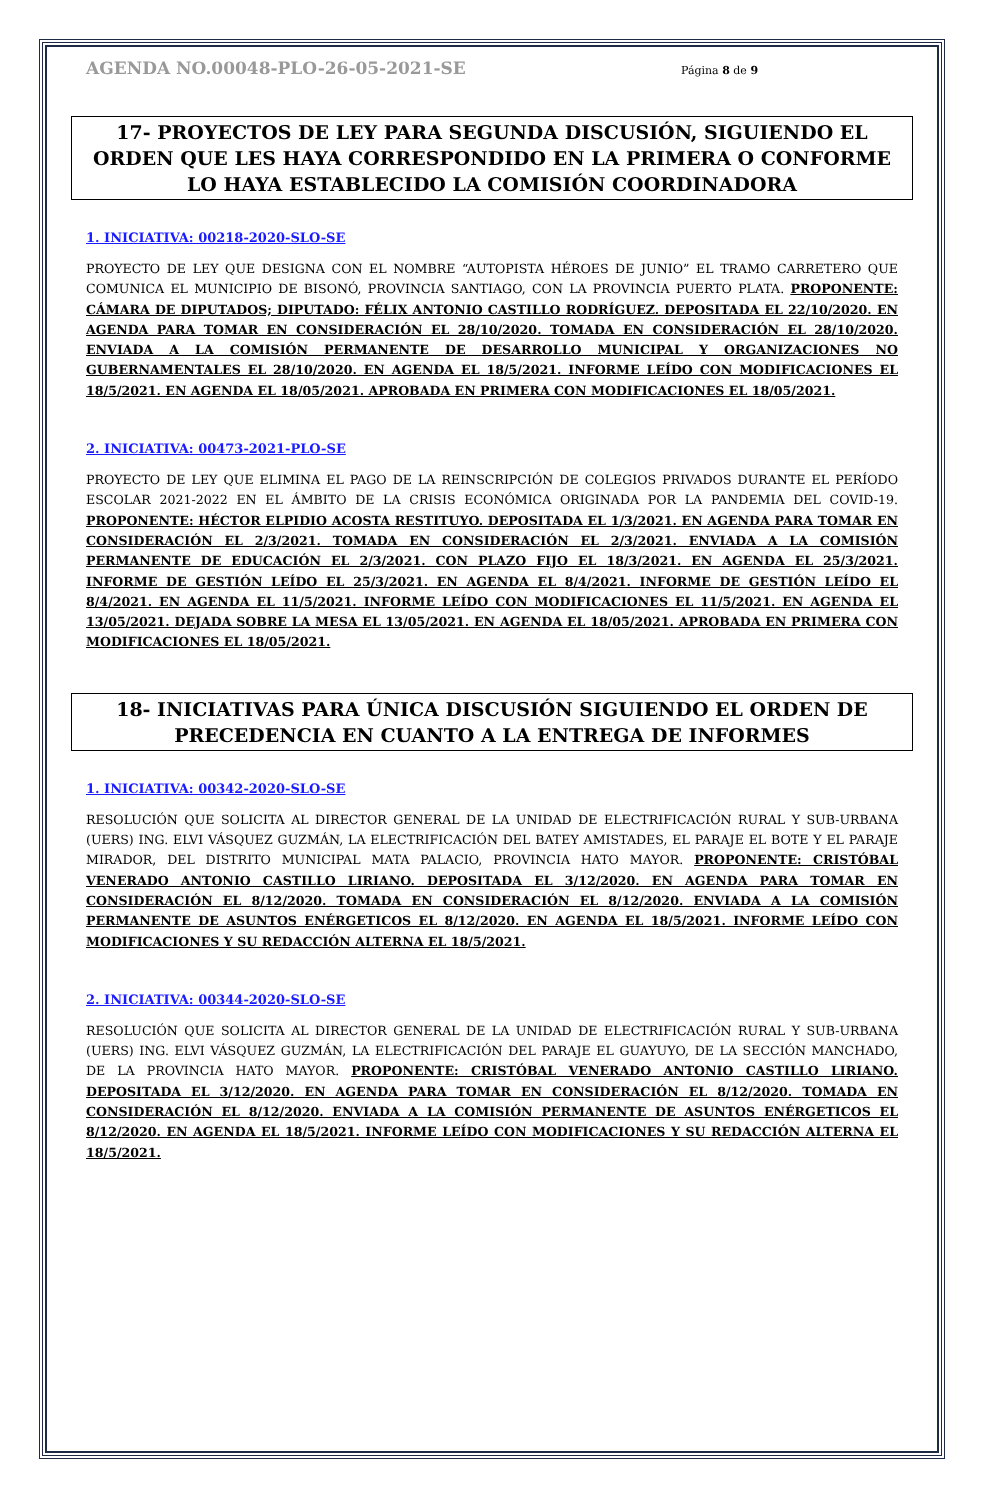AGENDA NO.00048-PLO-26-05-2021-SE Página 8 de 9
17- PROYECTOS DE LEY PARA SEGUNDA DISCUSIÓN, SIGUIENDO EL ORDEN QUE LES HAYA CORRESPONDIDO EN LA PRIMERA O CONFORME LO HAYA ESTABLECIDO LA COMISIÓN COORDINADORA
1. INICIATIVA: 00218-2020-SLO-SE
PROYECTO DE LEY QUE DESIGNA CON EL NOMBRE “AUTOPISTA HÉROES DE JUNIO” EL TRAMO CARRETERO QUE COMUNICA EL MUNICIPIO DE BISONÓ, PROVINCIA SANTIAGO, CON LA PROVINCIA PUERTO PLATA. PROPONENTE: CÁMARA DE DIPUTADOS; DIPUTADO: FÉLIX ANTONIO CASTILLO RODRÍGUEZ. DEPOSITADA EL 22/10/2020. EN AGENDA PARA TOMAR EN CONSIDERACIÓN EL 28/10/2020. TOMADA EN CONSIDERACIÓN EL 28/10/2020. ENVIADA A LA COMISIÓN PERMANENTE DE DESARROLLO MUNICIPAL Y ORGANIZACIONES NO GUBERNAMENTALES EL 28/10/2020. EN AGENDA EL 18/5/2021. INFORME LEÍDO CON MODIFICACIONES EL 18/5/2021. EN AGENDA EL 18/05/2021. APROBADA EN PRIMERA CON MODIFICACIONES EL 18/05/2021.
2. INICIATIVA: 00473-2021-PLO-SE
PROYECTO DE LEY QUE ELIMINA EL PAGO DE LA REINSCRIPCIÓN DE COLEGIOS PRIVADOS DURANTE EL PERÍODO ESCOLAR 2021-2022 EN EL ÁMBITO DE LA CRISIS ECONÓMICA ORIGINADA POR LA PANDEMIA DEL COVID-19. PROPONENTE: HÉCTOR ELPIDIO ACOSTA RESTITUYO. DEPOSITADA EL 1/3/2021. EN AGENDA PARA TOMAR EN CONSIDERACIÓN EL 2/3/2021. TOMADA EN CONSIDERACIÓN EL 2/3/2021. ENVIADA A LA COMISIÓN PERMANENTE DE EDUCACIÓN EL 2/3/2021. CON PLAZO FIJO EL 18/3/2021. EN AGENDA EL 25/3/2021. INFORME DE GESTIÓN LEÍDO EL 25/3/2021. EN AGENDA EL 8/4/2021. INFORME DE GESTIÓN LEÍDO EL 8/4/2021. EN AGENDA EL 11/5/2021. INFORME LEÍDO CON MODIFICACIONES EL 11/5/2021. EN AGENDA EL 13/05/2021. DEJADA SOBRE LA MESA EL 13/05/2021. EN AGENDA EL 18/05/2021. APROBADA EN PRIMERA CON MODIFICACIONES EL 18/05/2021.
18- INICIATIVAS PARA ÚNICA DISCUSIÓN SIGUIENDO EL ORDEN DE PRECEDENCIA EN CUANTO A LA ENTREGA DE INFORMES
1. INICIATIVA: 00342-2020-SLO-SE
RESOLUCIÓN QUE SOLICITA AL DIRECTOR GENERAL DE LA UNIDAD DE ELECTRIFICACIÓN RURAL Y SUB-URBANA (UERS) ING. ELVI VÁSQUEZ GUZMÁN, LA ELECTRIFICACIÓN DEL BATEY AMISTADES, EL PARAJE EL BOTE Y EL PARAJE MIRADOR, DEL DISTRITO MUNICIPAL MATA PALACIO, PROVINCIA HATO MAYOR. PROPONENTE: CRISTÓBAL VENERADO ANTONIO CASTILLO LIRIANO. DEPOSITADA EL 3/12/2020. EN AGENDA PARA TOMAR EN CONSIDERACIÓN EL 8/12/2020. TOMADA EN CONSIDERACIÓN EL 8/12/2020. ENVIADA A LA COMISIÓN PERMANENTE DE ASUNTOS ENÉRGETICOS EL 8/12/2020. EN AGENDA EL 18/5/2021. INFORME LEÍDO CON MODIFICACIONES Y SU REDACCIÓN ALTERNA EL 18/5/2021.
2. INICIATIVA: 00344-2020-SLO-SE
RESOLUCIÓN QUE SOLICITA AL DIRECTOR GENERAL DE LA UNIDAD DE ELECTRIFICACIÓN RURAL Y SUB-URBANA (UERS) ING. ELVI VÁSQUEZ GUZMÁN, LA ELECTRIFICACIÓN DEL PARAJE EL GUAYUYO, DE LA SECCIÓN MANCHADO, DE LA PROVINCIA HATO MAYOR. PROPONENTE: CRISTÓBAL VENERADO ANTONIO CASTILLO LIRIANO. DEPOSITADA EL 3/12/2020. EN AGENDA PARA TOMAR EN CONSIDERACIÓN EL 8/12/2020. TOMADA EN CONSIDERACIÓN EL 8/12/2020. ENVIADA A LA COMISIÓN PERMANENTE DE ASUNTOS ENÉRGETICOS EL 8/12/2020. EN AGENDA EL 18/5/2021. INFORME LEÍDO CON MODIFICACIONES Y SU REDACCIÓN ALTERNA EL 18/5/2021.